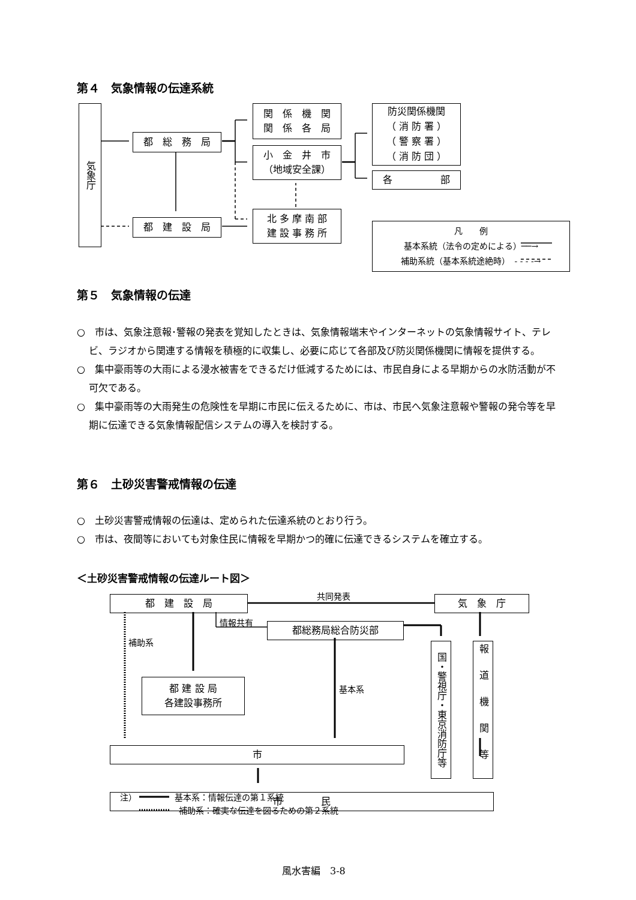第４　気象情報の伝達系統
気象庁
都　総　務　局
都　建　設　局
関　係　機　関
関　係　各　局
小　金　井　市
（地域安全課）
北 多 摩 南 部
建 設 事 務 所
防災関係機関
（ 消 防 署 ）
（ 警 察 署 ）
（ 消 防 団 ）
各　　　　　部
凡　　例
基本系統（法令の定めによる）──→
補助系統（基本系統途絶時）　- - - -→
第５　気象情報の伝達
○　市は、気象注意報･警報の発表を覚知したときは、気象情報端末やインターネットの気象情報サイト、テレビ、ラジオから関連する情報を積極的に収集し、必要に応じて各部及び防災関係機関に情報を提供する。
○　集中豪雨等の大雨による浸水被害をできるだけ低減するためには、市民自身による早期からの水防活動が不可欠である。
○　集中豪雨等の大雨発生の危険性を早期に市民に伝えるために、市は、市民へ気象注意報や警報の発令等を早期に伝達できる気象情報配信システムの導入を検討する。
第６　土砂災害警戒情報の伝達
○　土砂災害警戒情報の伝達は、定められた伝達系統のとおり行う。
○　市は、夜間等においても対象住民に情報を早期かつ的確に伝達できるシステムを確立する。
＜土砂災害警戒情報の伝達ルート図＞
共同発表
都　建　設　局 気　象　庁
情報共有 都総務局総合防災部
補助系
国・警視庁・東京消防庁等
報道機関等
基本系
都 建 設 局
各建設事務所
市
市　　　　民
注）　　　　　基本系：情報伝達の第１系統
　　　　　　　補助系：確実な伝達を図るための第２系統
風水害編　3-8